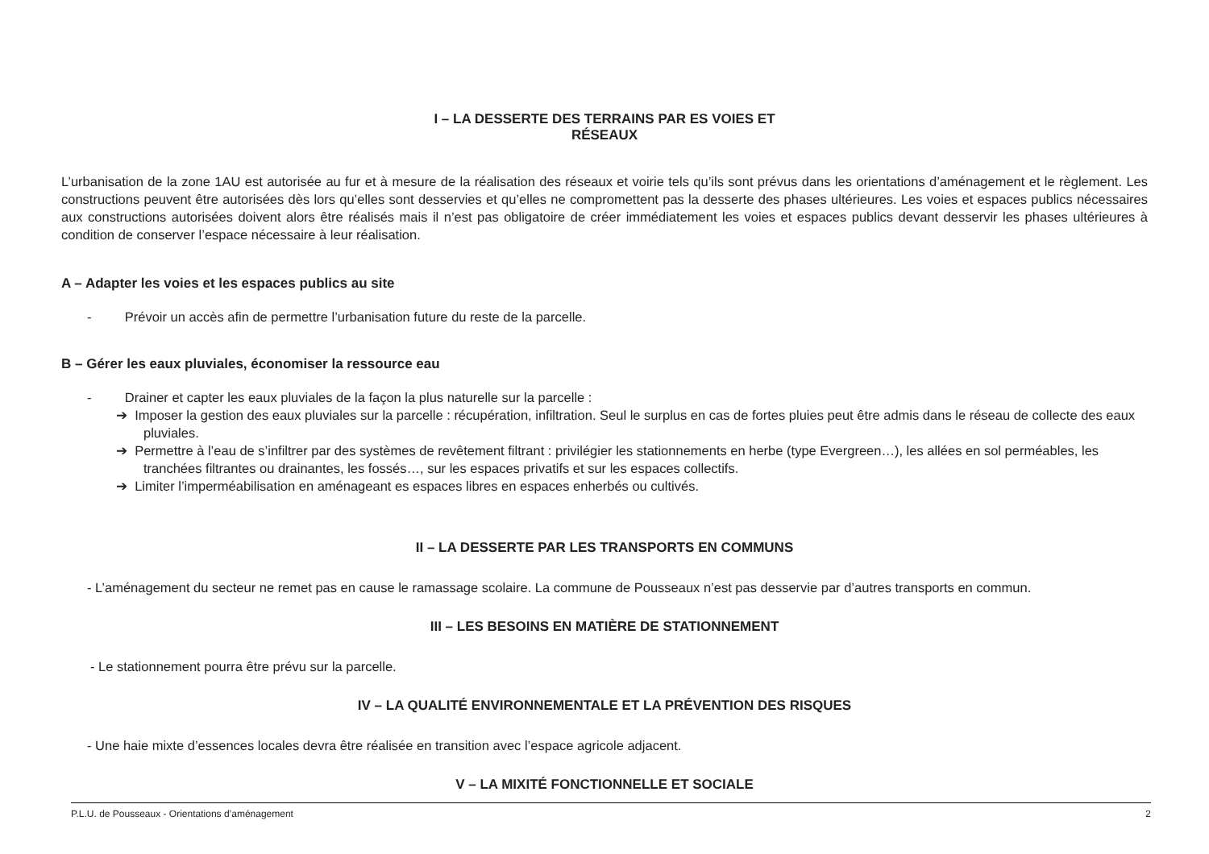I – LA DESSERTE DES TERRAINS PAR ES VOIES ET
RÉSEAUX
L’urbanisation de la zone 1AU est autorisée au fur et à mesure de la réalisation des réseaux et voirie tels qu’ils sont prévus dans les orientations d’aménagement et le règlement. Les constructions peuvent être autorisées dès lors qu’elles sont desservies et qu’elles ne compromettent pas la desserte des phases ultérieures. Les voies et espaces publics nécessaires aux constructions autorisées doivent alors être réalisés mais il n’est pas obligatoire de créer immédiatement les voies et espaces publics devant desservir les phases ultérieures à condition de conserver l’espace nécessaire à leur réalisation.
A – Adapter les voies et les espaces publics au site
- Prévoir un accès afin de permettre l’urbanisation future du reste de la parcelle.
B – Gérer les eaux pluviales, économiser la ressource eau
- Drainer et capter les eaux pluviales de la façon la plus naturelle sur la parcelle :
➔ Imposer la gestion des eaux pluviales sur la parcelle : récupération, infiltration. Seul le surplus en cas de fortes pluies peut être admis dans le réseau de collecte des eaux pluviales.
➔ Permettre à l’eau de s’infiltrer par des systèmes de revêtement filtrant : privilégier les stationnements en herbe (type Evergreen…), les allées en sol perméables, les tranchées filtrantes ou drainantes, les fossés…, sur les espaces privatifs et sur les espaces collectifs.
➔ Limiter l’imperméabilisation en aménageant es espaces libres en espaces enherbés ou cultivés.
II – LA DESSERTE PAR LES TRANSPORTS EN COMMUNS
- L’aménagement du secteur ne remet pas en cause le ramassage scolaire. La commune de Pousseaux n’est pas desservie par d’autres transports en commun.
III – LES BESOINS EN MATIÈRE DE STATIONNEMENT
- Le stationnement pourra être prévu sur la parcelle.
IV – LA QUALITÉ ENVIRONNEMENTALE ET LA PRÉVENTION DES RISQUES
- Une haie mixte d’essences locales devra être réalisée en transition avec l’espace agricole adjacent.
V – LA MIXITÉ FONCTIONNELLE ET SOCIALE
P.L.U. de Pousseaux - Orientations d’aménagement 2